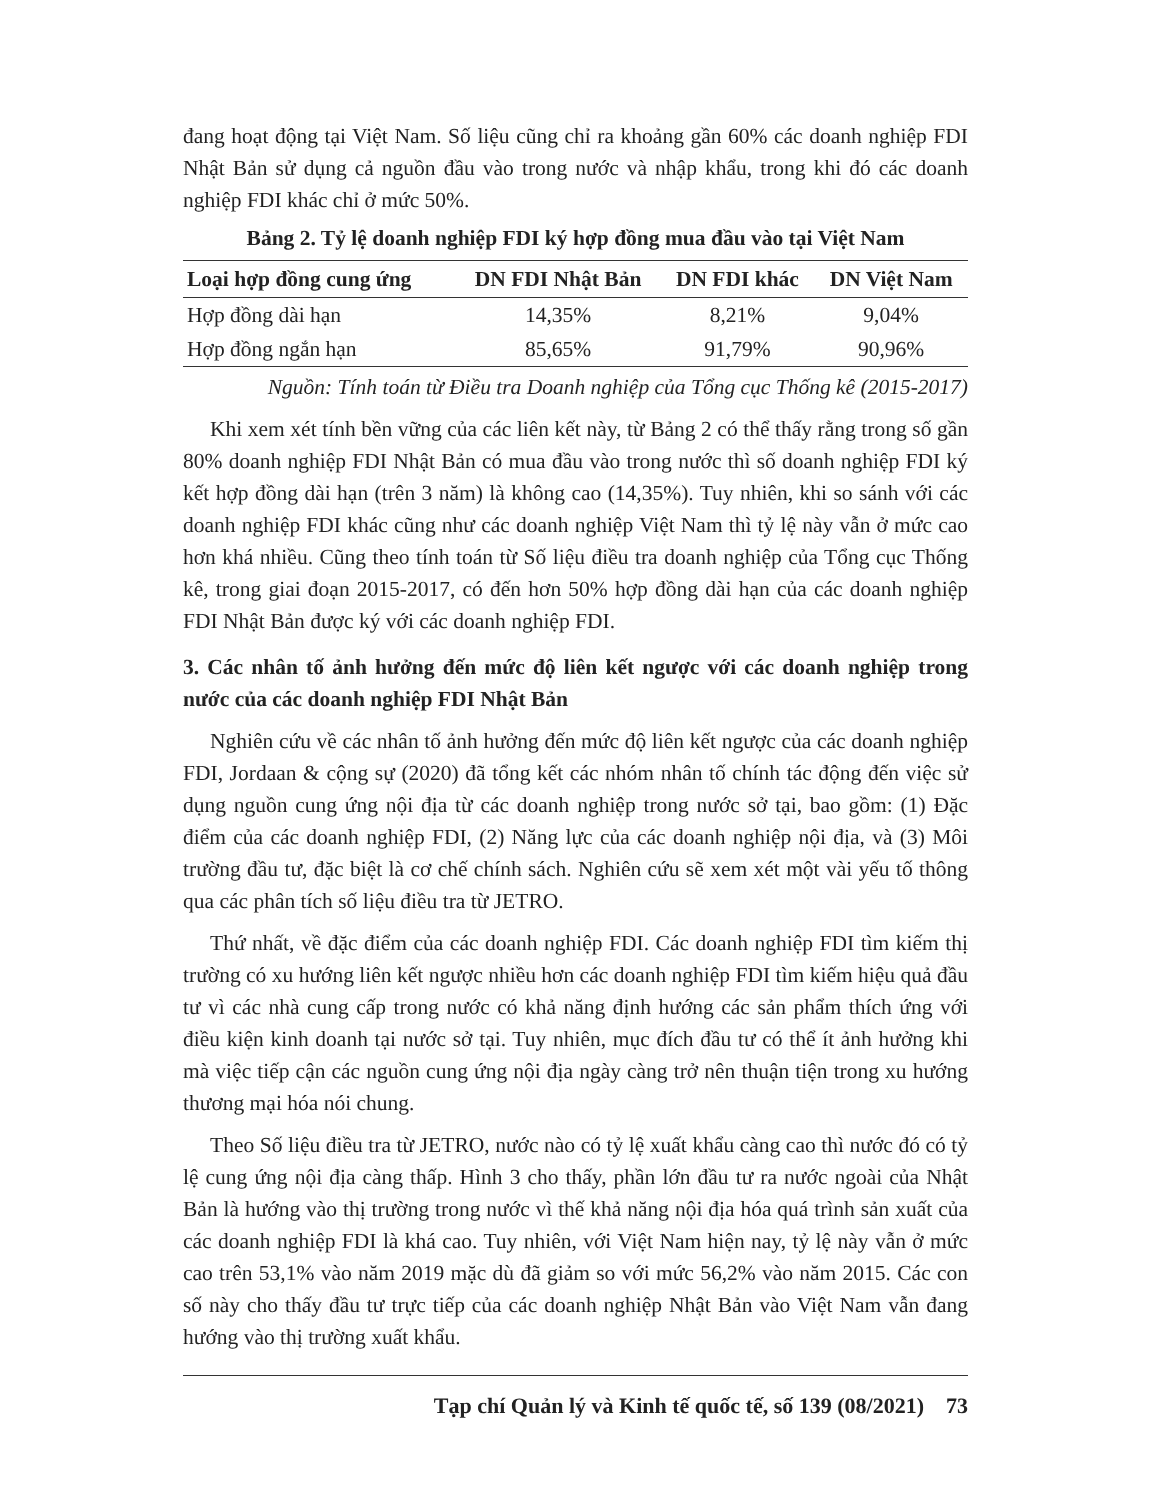đang hoạt động tại Việt Nam. Số liệu cũng chỉ ra khoảng gần 60% các doanh nghiệp FDI Nhật Bản sử dụng cả nguồn đầu vào trong nước và nhập khẩu, trong khi đó các doanh nghiệp FDI khác chỉ ở mức 50%.
Bảng 2. Tỷ lệ doanh nghiệp FDI ký hợp đồng mua đầu vào tại Việt Nam
| Loại hợp đồng cung ứng | DN FDI Nhật Bản | DN FDI khác | DN Việt Nam |
| --- | --- | --- | --- |
| Hợp đồng dài hạn | 14,35% | 8,21% | 9,04% |
| Hợp đồng ngắn hạn | 85,65% | 91,79% | 90,96% |
Nguồn: Tính toán từ Điều tra Doanh nghiệp của Tổng cục Thống kê (2015-2017)
Khi xem xét tính bền vững của các liên kết này, từ Bảng 2 có thể thấy rằng trong số gần 80% doanh nghiệp FDI Nhật Bản có mua đầu vào trong nước thì số doanh nghiệp FDI ký kết hợp đồng dài hạn (trên 3 năm) là không cao (14,35%). Tuy nhiên, khi so sánh với các doanh nghiệp FDI khác cũng như các doanh nghiệp Việt Nam thì tỷ lệ này vẫn ở mức cao hơn khá nhiều. Cũng theo tính toán từ Số liệu điều tra doanh nghiệp của Tổng cục Thống kê, trong giai đoạn 2015-2017, có đến hơn 50% hợp đồng dài hạn của các doanh nghiệp FDI Nhật Bản được ký với các doanh nghiệp FDI.
3. Các nhân tố ảnh hưởng đến mức độ liên kết ngược với các doanh nghiệp trong nước của các doanh nghiệp FDI Nhật Bản
Nghiên cứu về các nhân tố ảnh hưởng đến mức độ liên kết ngược của các doanh nghiệp FDI, Jordaan & cộng sự (2020) đã tổng kết các nhóm nhân tố chính tác động đến việc sử dụng nguồn cung ứng nội địa từ các doanh nghiệp trong nước sở tại, bao gồm: (1) Đặc điểm của các doanh nghiệp FDI, (2) Năng lực của các doanh nghiệp nội địa, và (3) Môi trường đầu tư, đặc biệt là cơ chế chính sách. Nghiên cứu sẽ xem xét một vài yếu tố thông qua các phân tích số liệu điều tra từ JETRO.
Thứ nhất, về đặc điểm của các doanh nghiệp FDI. Các doanh nghiệp FDI tìm kiếm thị trường có xu hướng liên kết ngược nhiều hơn các doanh nghiệp FDI tìm kiếm hiệu quả đầu tư vì các nhà cung cấp trong nước có khả năng định hướng các sản phẩm thích ứng với điều kiện kinh doanh tại nước sở tại. Tuy nhiên, mục đích đầu tư có thể ít ảnh hưởng khi mà việc tiếp cận các nguồn cung ứng nội địa ngày càng trở nên thuận tiện trong xu hướng thương mại hóa nói chung.
Theo Số liệu điều tra từ JETRO, nước nào có tỷ lệ xuất khẩu càng cao thì nước đó có tỷ lệ cung ứng nội địa càng thấp. Hình 3 cho thấy, phần lớn đầu tư ra nước ngoài của Nhật Bản là hướng vào thị trường trong nước vì thế khả năng nội địa hóa quá trình sản xuất của các doanh nghiệp FDI là khá cao. Tuy nhiên, với Việt Nam hiện nay, tỷ lệ này vẫn ở mức cao trên 53,1% vào năm 2019 mặc dù đã giảm so với mức 56,2% vào năm 2015. Các con số này cho thấy đầu tư trực tiếp của các doanh nghiệp Nhật Bản vào Việt Nam vẫn đang hướng vào thị trường xuất khẩu.
Tạp chí Quản lý và Kinh tế quốc tế, số 139 (08/2021) 73